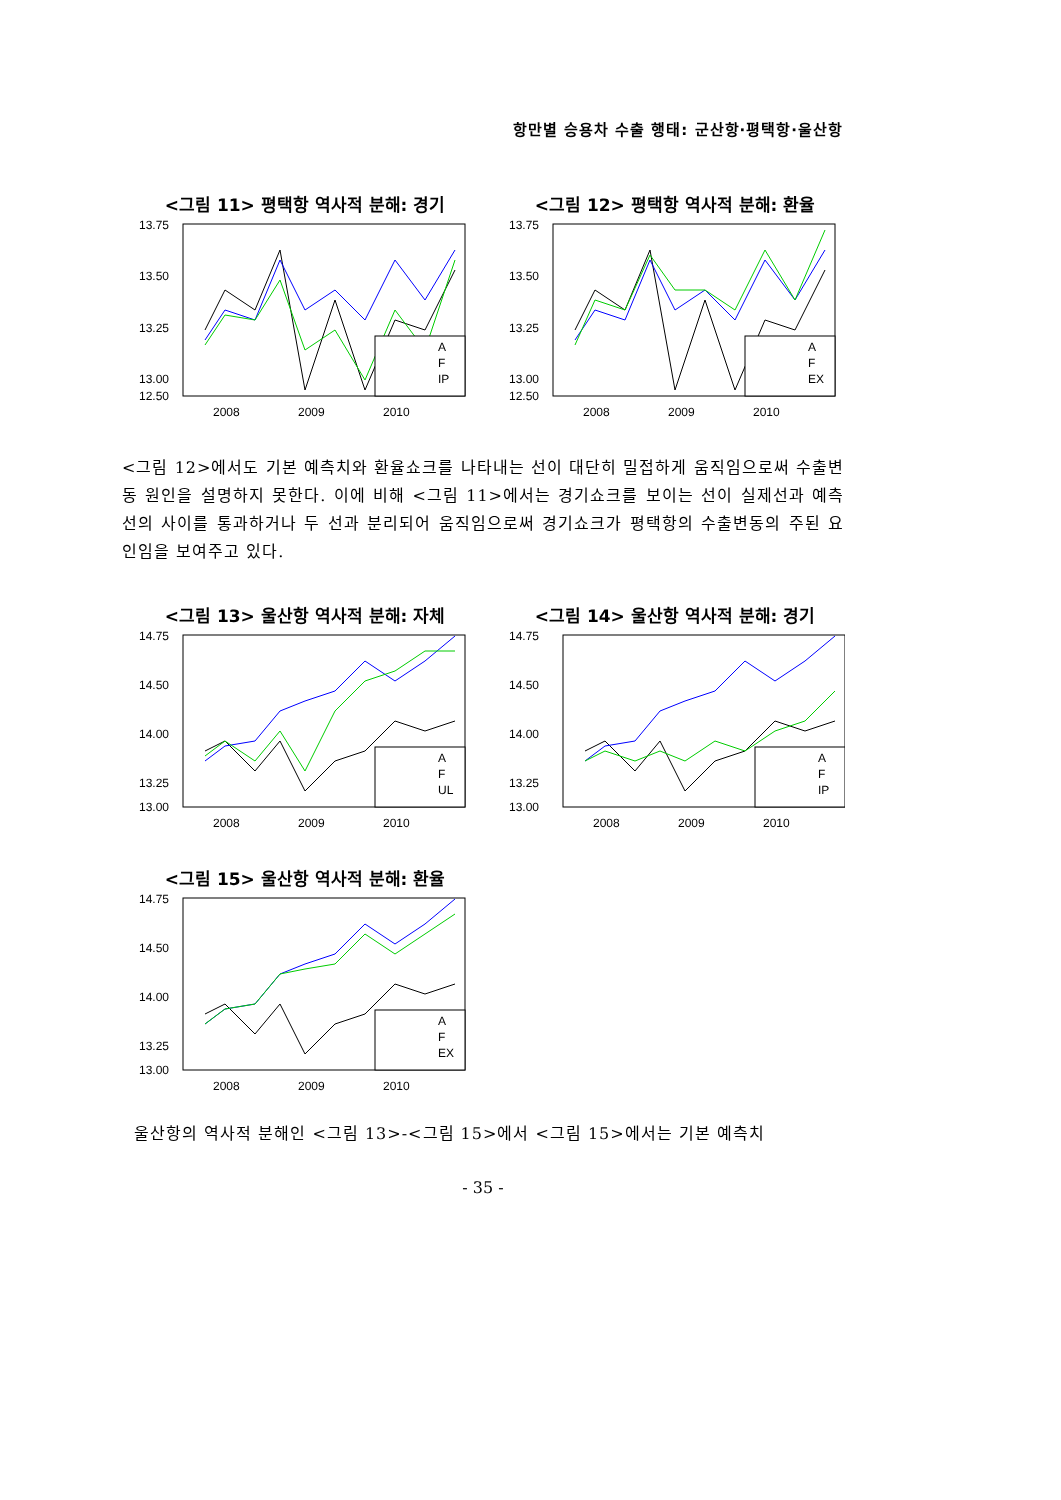항만별 승용차 수출 행태: 군산항·평택항·울산항
<그림 11> 평택항 역사적 분해: 경기
13.75
13.50
13.25
13.00
.
12.50
A
F
IP
2008
2009
2010
<그림 12> 평택항 역사적 분해: 환율
13.75
13.50
13.25
13.00
12.50
A
F
EX
2008
2009
2010
<그림 12>에서도 기본 예측치와 환율쇼크를 나타내는 선이 대단히 밀접하게 움직임으로써 수출변동 원인을 설명하지 못한다. 이에 비해 <그림 11>에서는 경기쇼크를 보이는 선이 실제선과 예측선의 사이를 통과하거나 두 선과 분리되어 움직임으로써 경기쇼크가 평택항의 수출변동의 주된 요인임을 보여주고 있다.
<그림 13> 울산항 역사적 분해: 자체
14.75
14.50
14.00
13.25
13.00
A
F
UL
2008
2009
2010
<그림 14> 울산항 역사적 분해: 경기
14.75
14.50
14.00
13.25
13.00
A
F
IP
2008
2009
2010
<그림 15> 울산항 역사적 분해: 환율
14.75
14.50
14.00
13.25
13.00
A
F
EX
2008
2009
2010
울산항의 역사적 분해인 <그림 13>-<그림 15>에서 <그림 15>에서는 기본 예측치
- 35 -